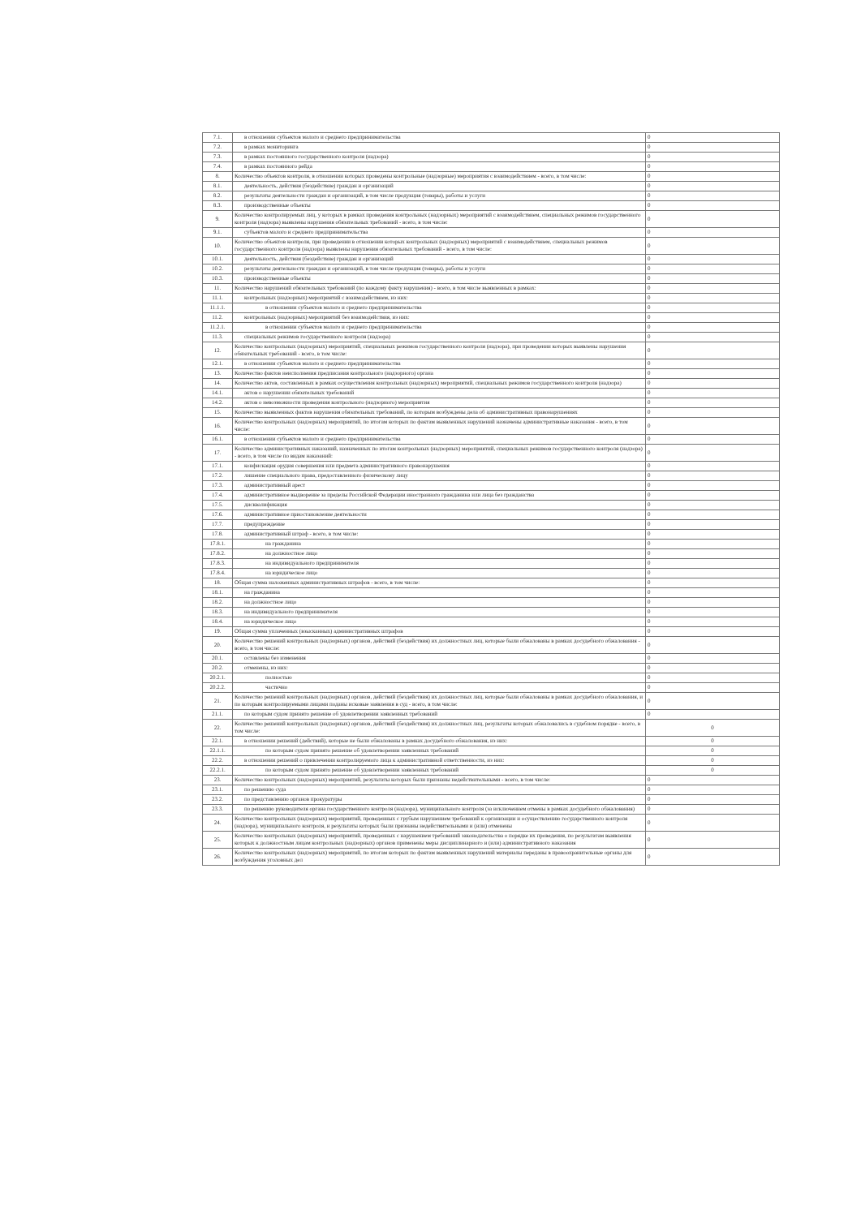| 7.1. | в отношении субъектов малого и среднего предпринимательства | 0 |
| 7.2. | в рамках мониторинга | 0 |
| 7.3. | в рамках постоянного государственного контроля (надзора) | 0 |
| 7.4. | в рамках постоянного рейда | 0 |
| 8. | Количество объектов контроля, в отношении которых проведены контрольные (надзорные) мероприятия с взаимодействием - всего, в том числе: | 0 |
| 8.1. | деятельность, действия (бездействие) граждан и организаций | 0 |
| 8.2. | результаты деятельности граждан и организаций, в том числе продукция (товары), работы и услуги | 0 |
| 8.3. | производственные объекты | 0 |
| 9. | Количество контролируемых лиц, у которых в рамках проведения контрольных (надзорных) мероприятий с взаимодействием, специальных режимов государственного контроля (надзора) выявлены нарушения обязательных требований - всего, в том числе: | 0 |
| 9.1. | субъектов малого и среднего предпринимательства | 0 |
| 10. | Количество объектов контроля, при проведении в отношении которых контрольных (надзорных) мероприятий с взаимодействием, специальных режимов государственного контроля (надзора) выявлены нарушения обязательных требований - всего, в том числе: | 0 |
| 10.1. | деятельность, действия (бездействие) граждан и организаций | 0 |
| 10.2. | результаты деятельности граждан и организаций, в том числе продукция (товары), работы и услуги | 0 |
| 10.3. | производственные объекты | 0 |
| 11. | Количество нарушений обязательных требований (по каждому факту нарушения) - всего, в том числе выявленных в рамках: | 0 |
| 11.1. | контрольных (надзорных) мероприятий с взаимодействием, из них: | 0 |
| 11.1.1. | в отношении субъектов малого и среднего предпринимательства | 0 |
| 11.2. | контрольных (надзорных) мероприятий без взаимодействия, из них: | 0 |
| 11.2.1. | в отношении субъектов малого и среднего предпринимательства | 0 |
| 11.3. | специальных режимов государственного контроля (надзора) | 0 |
| 12. | Количество контрольных (надзорных) мероприятий, специальных режимов государственного контроля (надзора), при проведении которых выявлены нарушения обязательных требований - всего, в том числе: | 0 |
| 12.1. | в отношении субъектов малого и среднего предпринимательства | 0 |
| 13. | Количество фактов неисполнения предписания контрольного (надзорного) органа | 0 |
| 14. | Количество актов, составленных в рамках осуществления контрольных (надзорных) мероприятий, специальных режимов государственного контроля (надзора) | 0 |
| 14.1. | актов о нарушении обязательных требований | 0 |
| 14.2. | актов о невозможности проведения контрольного (надзорного) мероприятия | 0 |
| 15. | Количество выявленных фактов нарушения обязательных требований, по которым возбуждены дела об административных правонарушениях | 0 |
| 16. | Количество контрольных (надзорных) мероприятий, по итогам которых по фактам выявленных нарушений назначены административные наказания - всего, в том числе: | 0 |
| 16.1. | в отношении субъектов малого и среднего предпринимательства | 0 |
| 17. | Количество административных наказаний, назначенных по итогам контрольных (надзорных) мероприятий, специальных режимов государственного контроля (надзора) - всего, в том числе по видам наказаний: | 0 |
| 17.1. | конфискация орудия совершения или предмета административного правонарушения | 0 |
| 17.2. | лишение специального права, предоставленного физическому лицу | 0 |
| 17.3. | административный арест | 0 |
| 17.4. | административное выдворение за пределы Российской Федерации иностранного гражданина или лица без гражданства | 0 |
| 17.5. | дисквалификация | 0 |
| 17.6. | административное приостановление деятельности | 0 |
| 17.7. | предупреждение | 0 |
| 17.8. | административный штраф - всего, в том числе: | 0 |
| 17.8.1. | на гражданина | 0 |
| 17.8.2. | на должностное лицо | 0 |
| 17.8.3. | на индивидуального предпринимателя | 0 |
| 17.8.4. | на юридическое лицо | 0 |
| 18. | Общая сумма наложенных административных штрафов - всего, в том числе: | 0 |
| 18.1. | на гражданина | 0 |
| 18.2. | на должностное лицо | 0 |
| 18.3. | на индивидуального предпринимателя | 0 |
| 18.4. | на юридическое лицо | 0 |
| 19. | Общая сумма уплаченных (взысканных) административных штрафов | 0 |
| 20. | Количество решений контрольных (надзорных) органов, действий (бездействия) их должностных лиц, которые были обжалованы в рамках досудебного обжалования - всего, в том числе: | 0 |
| 20.1. | оставлены без изменения | 0 |
| 20.2. | отменены, из них: | 0 |
| 20.2.1. | полностью | 0 |
| 20.2.2. | частично | 0 |
| 21. | Количество решений контрольных (надзорных) органов, действий (бездействия) их должностных лиц, которые были обжалованы в рамках досудебного обжалования, и по которым контролируемыми лицами поданы исковые заявления в суд - всего, в том числе: | 0 |
| 21.1. | по которым судом принято решение об удовлетворении заявленных требований | 0 |
| 22. | Количество решений контрольных (надзорных) органов, действий (бездействия) их должностных лиц, результаты которых обжаловались в судебном порядке - всего, в том числе: | 0 |
| 22.1. | в отношении решений (действий), которые не были обжалованы в рамках досудебного обжалования, из них: | 0 |
| 22.1.1. | по которым судом принято решение об удовлетворении заявленных требований | 0 |
| 22.2. | в отношении решений о привлечении контролируемого лица к административной ответственности, из них: | 0 |
| 22.2.1. | по которым судом принято решение об удовлетворении заявленных требований | 0 |
| 23. | Количество контрольных (надзорных) мероприятий, результаты которых были признаны недействительными - всего, в том числе: | 0 |
| 23.1. | по решению суда | 0 |
| 23.2. | по представлению органов прокуратуры | 0 |
| 23.3. | по решению руководителя органа государственного контроля (надзора), муниципального контроля (за исключением отмены в рамках досудебного обжалования) | 0 |
| 24. | Количество контрольных (надзорных) мероприятий, проведенных с грубым нарушением требований к организации и осуществлению государственного контроля (надзора), муниципального контроля, и результаты которых были признаны недействительными и (или) отменены | 0 |
| 25. | Количество контрольных (надзорных) мероприятий, проведенных с нарушением требований законодательства о порядке их проведения, по результатам выявления которых к должностным лицам контрольных (надзорных) органов применены меры дисциплинарного и (или) административного наказания | 0 |
| 26. | Количество контрольных (надзорных) мероприятий, по итогам которых по фактам выявленных нарушений материалы переданы в правоохранительные органы для возбуждения уголовных дел | 0 |